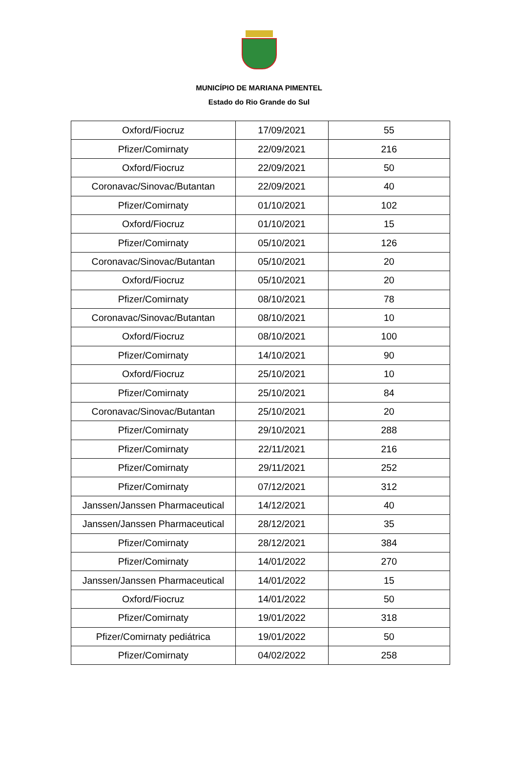MUNICÍPIO DE MARIANA PIMENTEL
Estado do Rio Grande do Sul
| Oxford/Fiocruz | 17/09/2021 | 55 |
| Pfizer/Comirnaty | 22/09/2021 | 216 |
| Oxford/Fiocruz | 22/09/2021 | 50 |
| Coronavac/Sinovac/Butantan | 22/09/2021 | 40 |
| Pfizer/Comirnaty | 01/10/2021 | 102 |
| Oxford/Fiocruz | 01/10/2021 | 15 |
| Pfizer/Comirnaty | 05/10/2021 | 126 |
| Coronavac/Sinovac/Butantan | 05/10/2021 | 20 |
| Oxford/Fiocruz | 05/10/2021 | 20 |
| Pfizer/Comirnaty | 08/10/2021 | 78 |
| Coronavac/Sinovac/Butantan | 08/10/2021 | 10 |
| Oxford/Fiocruz | 08/10/2021 | 100 |
| Pfizer/Comirnaty | 14/10/2021 | 90 |
| Oxford/Fiocruz | 25/10/2021 | 10 |
| Pfizer/Comirnaty | 25/10/2021 | 84 |
| Coronavac/Sinovac/Butantan | 25/10/2021 | 20 |
| Pfizer/Comirnaty | 29/10/2021 | 288 |
| Pfizer/Comirnaty | 22/11/2021 | 216 |
| Pfizer/Comirnaty | 29/11/2021 | 252 |
| Pfizer/Comirnaty | 07/12/2021 | 312 |
| Janssen/Janssen Pharmaceutical | 14/12/2021 | 40 |
| Janssen/Janssen Pharmaceutical | 28/12/2021 | 35 |
| Pfizer/Comirnaty | 28/12/2021 | 384 |
| Pfizer/Comirnaty | 14/01/2022 | 270 |
| Janssen/Janssen Pharmaceutical | 14/01/2022 | 15 |
| Oxford/Fiocruz | 14/01/2022 | 50 |
| Pfizer/Comirnaty | 19/01/2022 | 318 |
| Pfizer/Comirnaty pediátrica | 19/01/2022 | 50 |
| Pfizer/Comirnaty | 04/02/2022 | 258 |